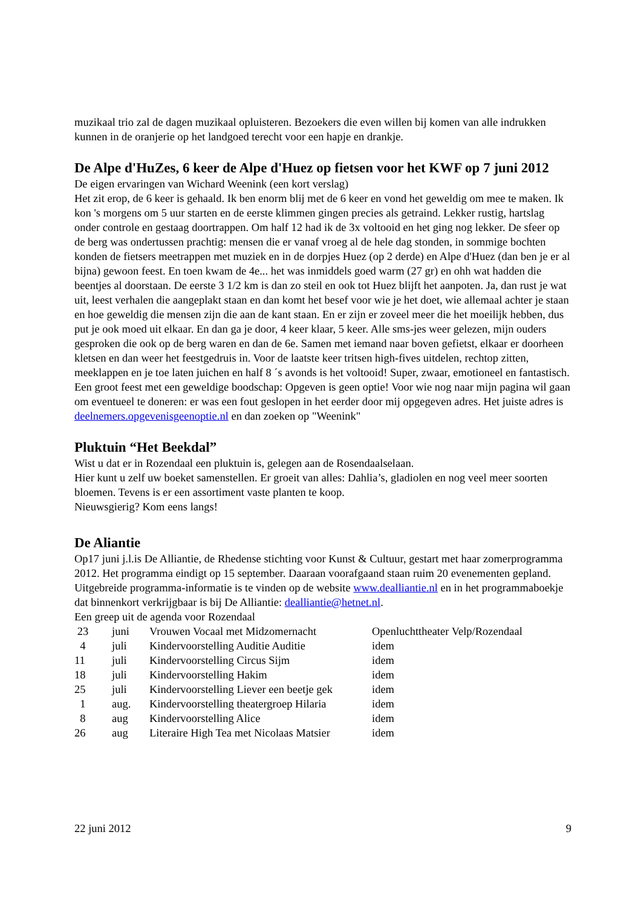muzikaal trio zal de dagen muzikaal opluisteren. Bezoekers die even willen bij komen van alle indrukken kunnen in de oranjerie op het landgoed terecht voor een hapje en drankje.
De Alpe d'HuZes, 6 keer de Alpe d'Huez op fietsen voor het KWF op 7 juni 2012
De eigen ervaringen van Wichard Weenink (een kort verslag)
Het zit erop, de 6 keer is gehaald. Ik ben enorm blij met de 6 keer en vond het geweldig om mee te maken. Ik kon 's morgens om 5 uur starten en de eerste klimmen gingen precies als getraind. Lekker rustig, hartslag onder controle en gestaag doortrappen. Om half 12 had ik de 3x voltooid en het ging nog lekker. De sfeer op de berg was ondertussen prachtig: mensen die er vanaf vroeg al de hele dag stonden, in sommige bochten konden de fietsers meetrappen met muziek en in de dorpjes Huez (op 2 derde) en Alpe d'Huez (dan ben je er al bijna) gewoon feest. En toen kwam de 4e... het was inmiddels goed warm (27 gr) en ohh wat hadden die beentjes al doorstaan. De eerste 3 1/2 km is dan zo steil en ook tot Huez blijft het aanpoten. Ja, dan rust je wat uit, leest verhalen die aangeplakt staan en dan komt het besef voor wie je het doet, wie allemaal achter je staan en hoe geweldig die mensen zijn die aan de kant staan. En er zijn er zoveel meer die het moeilijk hebben, dus put je ook moed uit elkaar. En dan ga je door, 4 keer klaar, 5 keer. Alle sms-jes weer gelezen, mijn ouders gesproken die ook op de berg waren en dan de 6e. Samen met iemand naar boven gefietst, elkaar er doorheen kletsen en dan weer het feestgedruis in. Voor de laatste keer tritsen high-fives uitdelen, rechtop zitten, meeklappen en je toe laten juichen en half 8 ´s avonds is het voltooid! Super, zwaar, emotioneel en fantastisch. Een groot feest met een geweldige boodschap: Opgeven is geen optie! Voor wie nog naar mijn pagina wil gaan om eventueel te doneren: er was een fout geslopen in het eerder door mij opgegeven adres. Het juiste adres is deelnemers.opgevenisgeenoptie.nl en dan zoeken op "Weenink"
Pluktuin “Het Beekdal”
Wist u dat er in Rozendaal een pluktuin is, gelegen aan de Rosendaalselaan.
Hier kunt u zelf uw boeket samenstellen. Er groeit van alles: Dahlia’s, gladiolen en nog veel meer soorten bloemen. Tevens is er een assortiment vaste planten te koop.
Nieuwsgierig? Kom eens langs!
De Aliantie
Op17 juni j.l.is De Alliantie, de Rhedense stichting voor Kunst & Cultuur, gestart met haar zomerprogramma 2012. Het programma eindigt op 15 september. Daaraan voorafgaand staan ruim 20 evenementen gepland. Uitgebreide programma-informatie is te vinden op de website www.dealliantie.nl en in het programmaboekje dat binnenkort verkrijgbaar is bij De Alliantie: dealliantie@hetnet.nl.
Een greep uit de agenda voor Rozendaal
| 23 | juni | Vrouwen Vocaal met Midzomernacht | Openluchttheater Velp/Rozendaal |
| 4 | juli | Kindervoorstelling Auditie Auditie | idem |
| 11 | juli | Kindervoorstelling Circus Sijm | idem |
| 18 | juli | Kindervoorstelling Hakim | idem |
| 25 | juli | Kindervoorstelling Liever een beetje gek | idem |
| 1 | aug. | Kindervoorstelling theatergroep Hilaria | idem |
| 8 | aug | Kindervoorstelling Alice | idem |
| 26 | aug | Literaire High Tea met Nicolaas Matsier | idem |
22 juni 2012 9